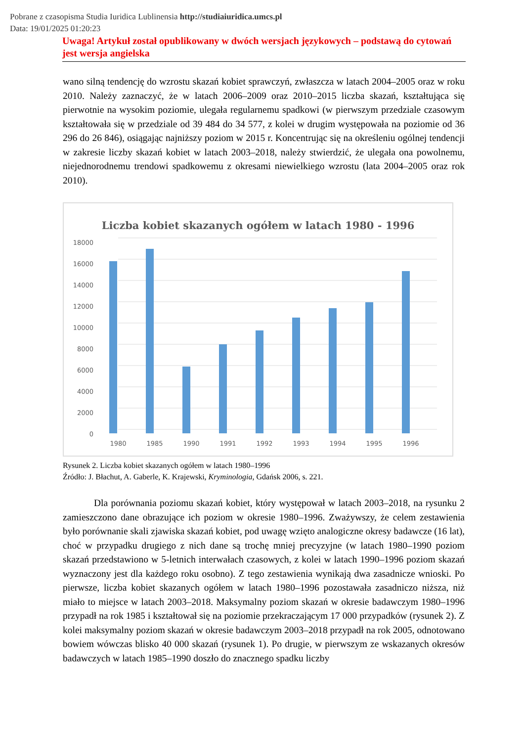Pobrane z czasopisma Studia Iuridica Lublinensia http://studiaiuridica.umcs.pl
Data: 19/01/2025 01:20:23
Uwaga! Artykuł został opublikowany w dwóch wersjach językowych – podstawą do cytowań jest wersja angielska
wano silną tendencję do wzrostu skazań kobiet sprawczyń, zwłaszcza w latach 2004–2005 oraz w roku 2010. Należy zaznaczyć, że w latach 2006–2009 oraz 2010–2015 liczba skazań, kształtująca się pierwotnie na wysokim poziomie, ulegała regularnemu spadkowi (w pierwszym przedziale czasowym kształtowała się w przedziale od 39 484 do 34 577, z kolei w drugim występowała na poziomie od 36 296 do 26 846), osiągając najniższy poziom w 2015 r. Koncentrując się na określeniu ogólnej tendencji w zakresie liczby skazań kobiet w latach 2003–2018, należy stwierdzić, że ulegała ona powolnemu, niejednorodnemu trendowi spadkowemu z okresami niewielkiego wzrostu (lata 2004–2005 oraz rok 2010).
Liczba kobiet skazanych ogółem w latach 1980 - 1996
18000
16000
14000
12000
10000
8000
6000
4000
2000
0
1980
1985
1990
1991
1992
1993
1994
1995
1996
Rysunek 2. Liczba kobiet skazanych ogółem w latach 1980–1996
Źródło: J. Błachut, A. Gaberle, K. Krajewski, Kryminologia, Gdańsk 2006, s. 221.
Dla porównania poziomu skazań kobiet, który występował w latach 2003–2018, na rysunku 2 zamieszczono dane obrazujące ich poziom w okresie 1980–1996. Zważywszy, że celem zestawienia było porównanie skali zjawiska skazań kobiet, pod uwagę wzięto analogiczne okresy badawcze (16 lat), choć w przypadku drugiego z nich dane są trochę mniej precyzyjne (w latach 1980–1990 poziom skazań przedstawiono w 5-letnich interwałach czasowych, z kolei w latach 1990–1996 poziom skazań wyznaczony jest dla każdego roku osobno). Z tego zestawienia wynikają dwa zasadnicze wnioski. Po pierwsze, liczba kobiet skazanych ogółem w latach 1980–1996 pozostawała zasadniczo niższa, niż miało to miejsce w latach 2003–2018. Maksymalny poziom skazań w okresie badawczym 1980–1996 przypadł na rok 1985 i kształtował się na poziomie przekraczającym 17 000 przypadków (rysunek 2). Z kolei maksymalny poziom skazań w okresie badawczym 2003–2018 przypadł na rok 2005, odnotowano bowiem wówczas blisko 40 000 skazań (rysunek 1). Po drugie, w pierwszym ze wskazanych okresów badawczych w latach 1985–1990 doszło do znacznego spadku liczby